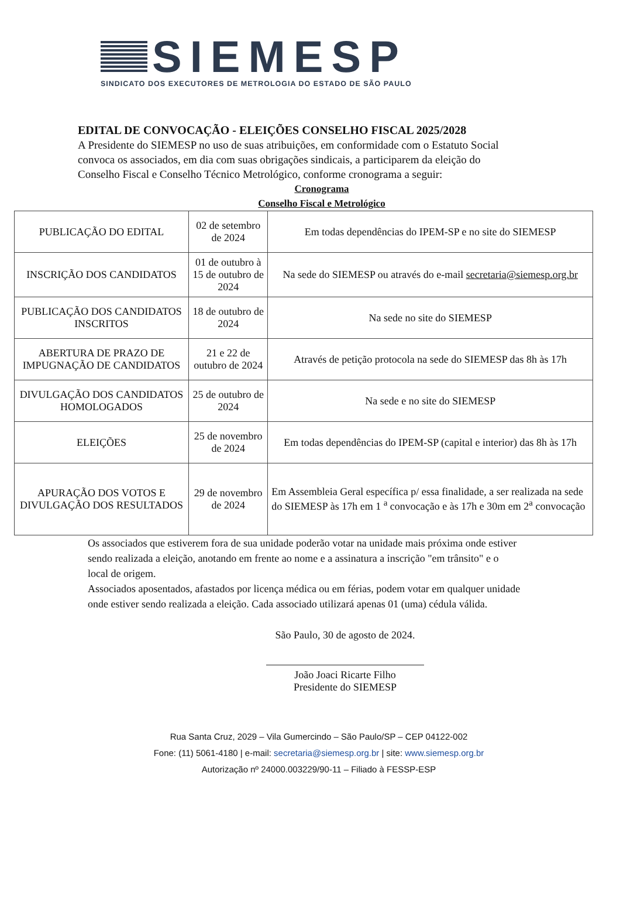SIEMESP
SINDICATO DOS EXECUTORES DE METROLOGIA DO ESTADO DE SÃO PAULO
EDITAL DE CONVOCAÇÃO - ELEIÇÕES CONSELHO FISCAL 2025/2028
A Presidente do SIEMESP no uso de suas atribuições, em conformidade com o Estatuto Social convoca os associados, em dia com suas obrigações sindicais, a participarem da eleição do Conselho Fiscal e Conselho Técnico Metrológico, conforme cronograma a seguir:
Cronograma
Conselho Fiscal e Metrológico
| PUBLICAÇÃO DO EDITAL | 02 de setembro de 2024 | Em todas dependências do IPEM-SP e no site do SIEMESP |
| INSCRIÇÃO DOS CANDIDATOS | 01 de outubro à 15 de outubro de 2024 | Na sede do SIEMESP ou através do e-mail secretaria@siemesp.org.br |
| PUBLICAÇÃO DOS CANDIDATOS INSCRITOS | 18 de outubro de 2024 | Na sede no site do SIEMESP |
| ABERTURA DE PRAZO DE IMPUGNAÇÃO DE CANDIDATOS | 21 e 22 de outubro de 2024 | Através de petição protocola na sede do SIEMESP das 8h às 17h |
| DIVULGAÇÃO DOS CANDIDATOS HOMOLOGADOS | 25 de outubro de 2024 | Na sede e no site do SIEMESP |
| ELEIÇÕES | 25 de novembro de 2024 | Em todas dependências do IPEM-SP (capital e interior) das 8h às 17h |
| APURAÇÃO DOS VOTOS E DIVULGAÇÃO DOS RESULTADOS | 29 de novembro de 2024 | Em Assembleia Geral específica p/ essa finalidade, a ser realizada na sede do SIEMESP às 17h em 1 <sup>a</sup> convocação e às 17h e 30m em 2<sup>a</sup> convocação |
Os associados que estiverem fora de sua unidade poderão votar na unidade mais próxima onde estiver sendo realizada a eleição, anotando em frente ao nome e a assinatura a inscrição "em trânsito" e o local de origem.
Associados aposentados, afastados por licença médica ou em férias, podem votar em qualquer unidade onde estiver sendo realizada a eleição. Cada associado utilizará apenas 01 (uma) cédula válida.
São Paulo, 30 de agosto de 2024.
João Joaci Ricarte Filho
Presidente do SIEMESP
Rua Santa Cruz, 2029 – Vila Gumercindo – São Paulo/SP – CEP 04122-002
Fone: (11) 5061-4180 | e-mail: secretaria@siemesp.org.br | site: www.siemesp.org.br
Autorização nº 24000.003229/90-11 – Filiado à FESSP-ESP